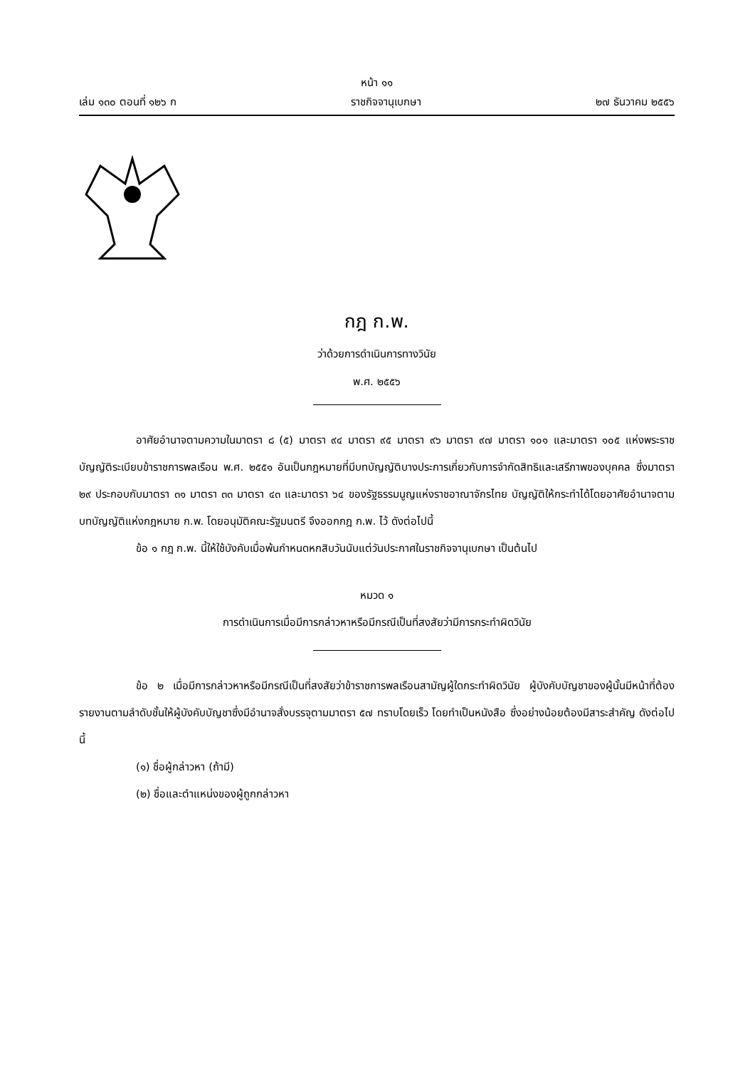หน้า ๑๑
เล่ม ๑๓๐ ตอนที่ ๑๒๖ ก ราชกิจจานุเบกษา ๒๗ ธันวาคม ๒๕๕๖
กฎ ก.พ.
ว่าด้วยการดำเนินการทางวินัย
พ.ศ. ๒๕๕๖
อาศัยอำนาจตามความในมาตรา ๘ (๕) มาตรา ๙๔ มาตรา ๙๕ มาตรา ๙๖ มาตรา ๙๗ มาตรา ๑๐๑ และมาตรา ๑๐๕ แห่งพระราชบัญญัติระเบียบข้าราชการพลเรือน พ.ศ. ๒๕๕๑ อันเป็นกฎหมายที่มีบทบัญญัติบางประการเกี่ยวกับการจำกัดสิทธิและเสรีภาพของบุคคล ซึ่งมาตรา ๒๙ ประกอบกับมาตรา ๓๑ มาตรา ๓๓ มาตรา ๔๓ และมาตรา ๖๔ ของรัฐธรรมนูญแห่งราชอาณาจักรไทย บัญญัติให้กระทำได้โดยอาศัยอำนาจตามบทบัญญัติแห่งกฎหมาย ก.พ. โดยอนุมัติคณะรัฐมนตรี จึงออกกฎ ก.พ. ไว้ ดังต่อไปนี้
ข้อ ๑ กฎ ก.พ. นี้ให้ใช้บังคับเมื่อพ้นกำหนดหกสิบวันนับแต่วันประกาศในราชกิจจานุเบกษา เป็นต้นไป
หมวด ๑
การดำเนินการเมื่อมีการกล่าวหาหรือมีกรณีเป็นที่สงสัยว่ามีการกระทำผิดวินัย
ข้อ ๒ เมื่อมีการกล่าวหาหรือมีกรณีเป็นที่สงสัยว่าข้าราชการพลเรือนสามัญผู้ใดกระทำผิดวินัย ผู้บังคับบัญชาของผู้นั้นมีหน้าที่ต้องรายงานตามลำดับชั้นให้ผู้บังคับบัญชาซึ่งมีอำนาจสั่งบรรจุตามมาตรา ๕๗ ทราบโดยเร็ว โดยทำเป็นหนังสือ ซึ่งอย่างน้อยต้องมีสาระสำคัญ ดังต่อไปนี้
(๑) ชื่อผู้กล่าวหา (ถ้ามี)
(๒) ชื่อและตำแหน่งของผู้ถูกกล่าวหา